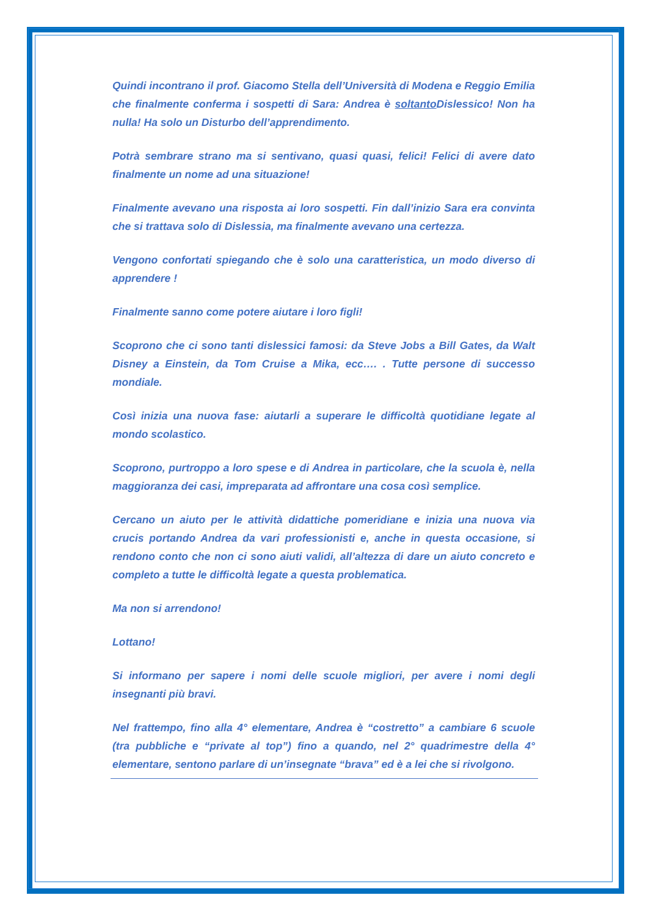Quindi incontrano il prof. Giacomo Stella dell’Università di Modena e Reggio Emilia che finalmente conferma i sospetti di Sara: Andrea è soltanto Dislessico! Non ha nulla! Ha solo un Disturbo dell’apprendimento.
Potrà sembrare strano ma si sentivano, quasi quasi, felici! Felici di avere dato finalmente un nome ad una situazione!
Finalmente avevano una risposta ai loro sospetti. Fin dall’inizio Sara era convinta che si trattava solo di Dislessia, ma finalmente avevano una certezza.
Vengono confortati spiegando che è solo una caratteristica, un modo diverso di apprendere !
Finalmente sanno come potere aiutare i loro figli!
Scoprono che ci sono tanti dislessici famosi: da Steve Jobs a Bill Gates, da Walt Disney a Einstein, da Tom Cruise a Mika, ecc…. . Tutte persone di successo mondiale.
Così inizia una nuova fase: aiutarli a superare le difficoltà quotidiane legate al mondo scolastico.
Scoprono, purtroppo a loro spese e di Andrea in particolare, che la scuola è, nella maggioranza dei casi, impreparata ad affrontare una cosa così semplice.
Cercano un aiuto per le attività didattiche pomeridiane e inizia una nuova via crucis portando Andrea da vari professionisti e, anche in questa occasione, si rendono conto che non ci sono aiuti validi, all’altezza di dare un aiuto concreto e completo a tutte le difficoltà legate a questa problematica.
Ma non si arrendono!
Lottano!
Si informano per sapere i nomi delle scuole migliori, per avere i nomi degli insegnanti più bravi.
Nel frattempo, fino alla 4° elementare, Andrea è “costretto” a cambiare 6 scuole (tra pubbliche e “private al top”) fino a quando, nel 2° quadrimestre della 4° elementare, sentono parlare di un’insegnate “brava” ed è a lei che si rivolgono.